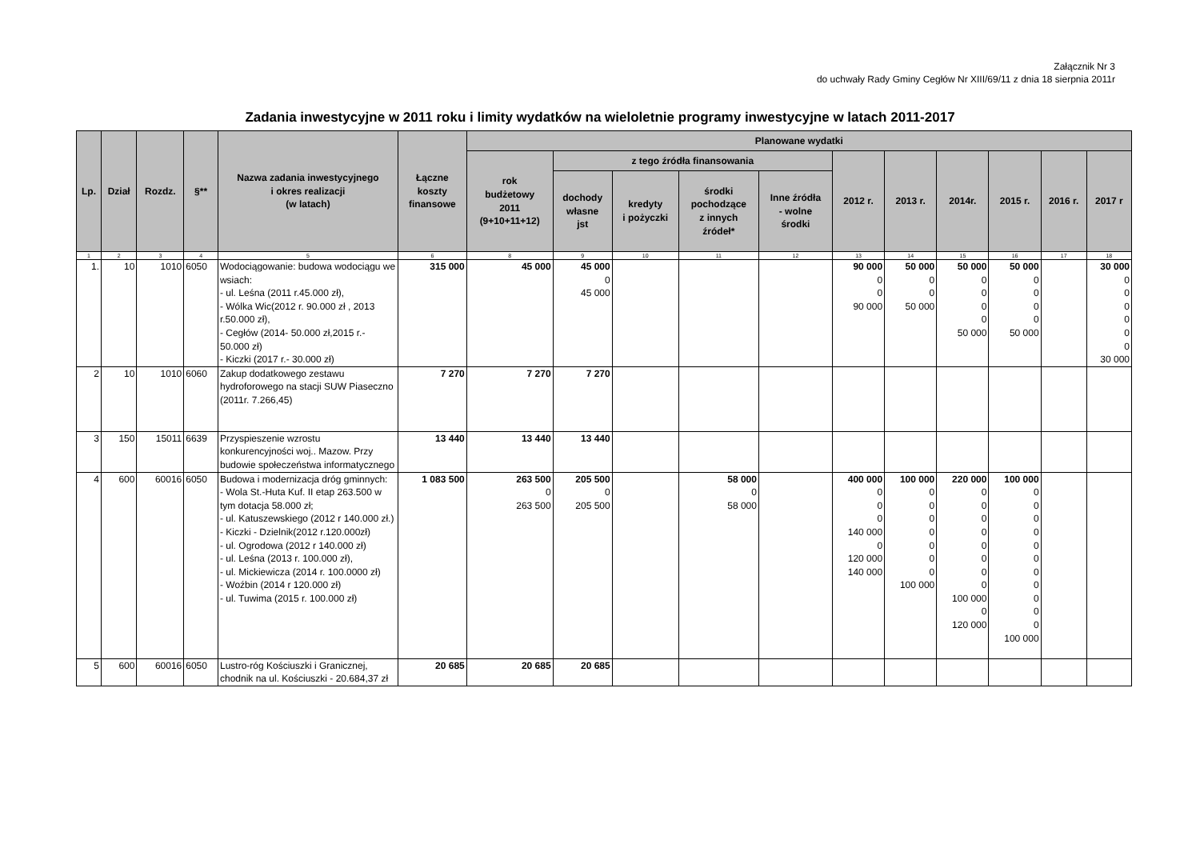Załącznik Nr 3
do uchwały Rady Gminy Cegłów Nr XIII/69/11 z dnia 18 sierpnia 2011r
Zadania inwestycyjne w 2011 roku i limity wydatków na wieloletnie programy inwestycyjne w latach 2011-2017
| Lp. | Dział | Rozdz. | §** | Nazwa zadania inwestycyjnego i okres realizacji (w latach) | Łączne koszty finansowe | Planowane wydatki | | | | | | | | | | |
| --- | --- | --- | --- | --- | --- | --- | --- | --- | --- | --- | --- | --- | --- | --- | --- | --- |
| | | | | | | rok budżetowy 2011 (9+10+11+12) | z tego źródła finansowania | | | | 2012 r. | 2013 r. | 2014r. | 2015 r. | 2016 r. | 2017 r |
| | | | | | | | dochody własne jst | kredyty i pożyczki | środki pochodzące z innych źródeł* | Inne źródła - wolne środki | | | | | | |
| 1 | 2 | 3 | 4 | 5 | 6 | 8 | 9 | 10 | 11 | 12 | 13 | 14 | 15 | 16 | 17 | 18 |
| 1. | 10 | 1010 | 6050 | Wodociągowanie: budowa wodociągu we wsiach: - ul. Leśna (2011 r.45.000 zł), - Wólka Wic(2012 r. 90.000 zł , 2013 r.50.000 zł), - Cegłów (2014- 50.000 zł,2015 r.- 50.000 zł) - Kiczki (2017 r.- 30.000 zł) | 315 000 | 45 000 | 45 000 0 45 000 | | | | 90 000 0 0 90 000 | 50 000 0 0 50 000 | 50 000 0 0 0 0 50 000 | 50 000 0 0 0 0 50 000 | | 30 000 0 0 0 0 0 0 30 000 |
| 2 | 10 | 1010 | 6060 | Zakup dodatkowego zestawu hydroforowego na stacji SUW Piaseczno (2011r. 7.266,45) | 7 270 | 7 270 | 7 270 | | | | | | | | | |
| 3 | 150 | 15011 | 6639 | Przyspieszenie wzrostu konkurencyjności woj.. Mazow. Przy budowie społeczeństwa informatycznego | 13 440 | 13 440 | 13 440 | | | | | | | | | |
| 4 | 600 | 60016 | 6050 | Budowa i modernizacja dróg gminnych: - Wola St.-Huta Kuf. II etap 263.500 w tym dotacja 58.000 zł; - ul. Katuszewskiego (2012 r 140.000 zł.) - Kiczki - Dzielnik(2012 r.120.000zł) - ul. Ogrodowa (2012 r 140.000 zł) - ul. Leśna (2013 r. 100.000 zł), - ul. Mickiewicza (2014 r. 100.0000 zł) - Woźbin (2014 r 120.000 zł) - ul. Tuwima (2015 r. 100.000 zł) | 1 083 500 | 263 500 0 263 500 | 205 500 0 205 500 | | 58 000 0 58 000 | | 400 000 0 0 0 140 000 0 120 000 140 000 | 100 000 0 0 0 0 0 0 0 100 000 | 220 000 0 0 0 0 0 0 0 0 100 000 0 120 000 | 100 000 0 0 0 0 0 0 0 0 0 0 0 100 000 | | |
| 5 | 600 | 60016 | 6050 | Lustro-róg Kościuszki i Granicznej, chodnik na ul. Kościuszki - 20.684,37 zł | 20 685 | 20 685 | 20 685 | | | | | | | | | |